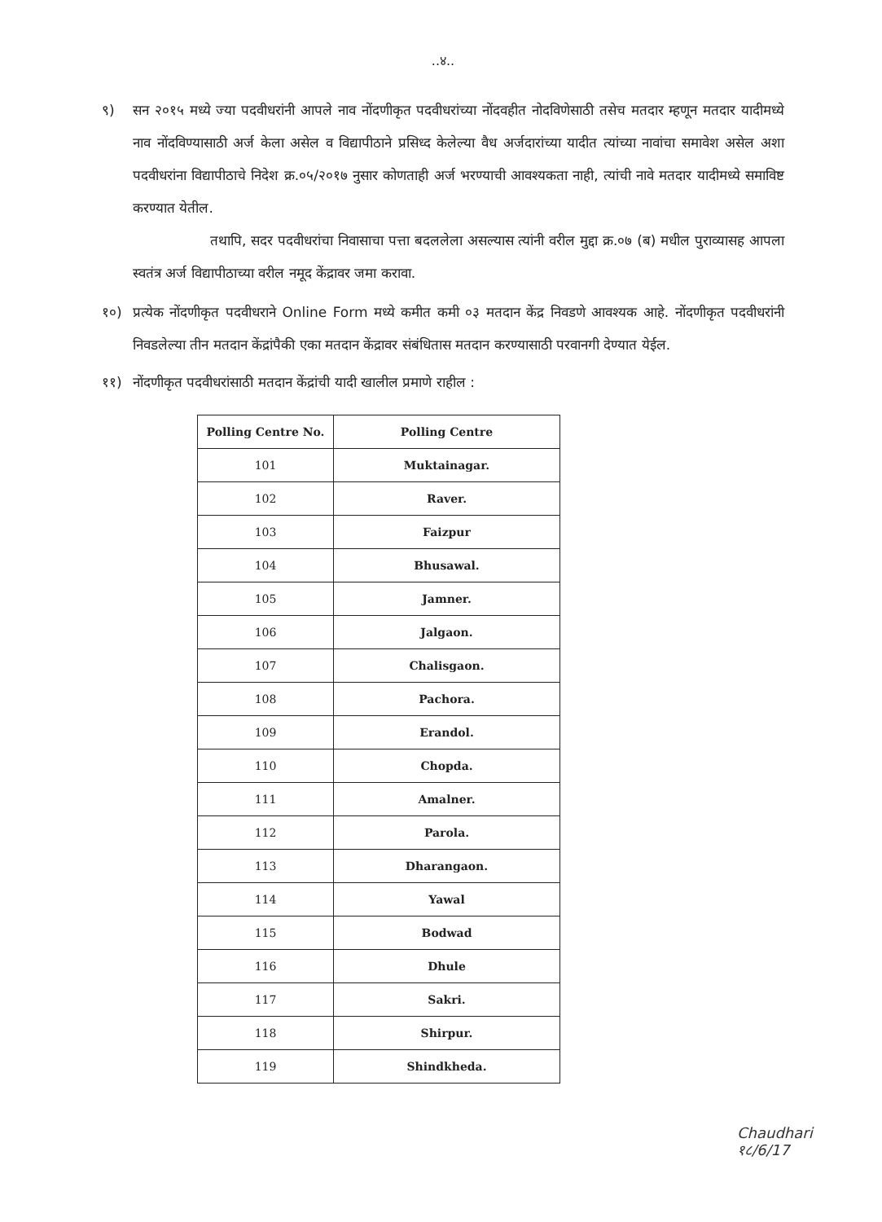..४..
९) सन २०१५ मध्ये ज्या पदवीधरांनी आपले नाव नोंदणीकृत पदवीधरांच्या नोंदवहीत नोदविणेसाठी तसेच मतदार म्हणून मतदार यादीमध्ये नाव नोंदविण्यासाठी अर्ज केला असेल व विद्यापीठाने प्रसिध्द केलेल्या वैध अर्जदारांच्या यादीत त्यांच्या नावांचा समावेश असेल अशा पदवीधरांना विद्यापीठाचे निदेश क्र.०५/२०१७ नुसार कोणताही अर्ज भरण्याची आवश्यकता नाही, त्यांची नावे मतदार यादीमध्ये समाविष्ट करण्यात येतील.
तथापि, सदर पदवीधरांचा निवासाचा पत्ता बदललेला असल्यास त्यांनी वरील मुद्दा क्र.०७ (ब) मधील पुराव्यासह आपला स्वतंत्र अर्ज विद्यापीठाच्या वरील नमूद केंद्रावर जमा करावा.
१०) प्रत्येक नोंदणीकृत पदवीधराने Online Form मध्ये कमीत कमी ०३ मतदान केंद्र निवडणे आवश्यक आहे. नोंदणीकृत पदवीधरांनी निवडलेल्या तीन मतदान केंद्रांपैकी एका मतदान केंद्रावर संबंधितास मतदान करण्यासाठी परवानगी देण्यात येईल.
११) नोंदणीकृत पदवीधरांसाठी मतदान केंद्रांची यादी खालील प्रमाणे राहील :
| Polling Centre No. | Polling Centre |
| --- | --- |
| 101 | Muktainagar. |
| 102 | Raver. |
| 103 | Faizpur |
| 104 | Bhusawal. |
| 105 | Jamner. |
| 106 | Jalgaon. |
| 107 | Chalisgaon. |
| 108 | Pachora. |
| 109 | Erandol. |
| 110 | Chopda. |
| 111 | Amalner. |
| 112 | Parola. |
| 113 | Dharangaon. |
| 114 | Yawal |
| 115 | Bodwad |
| 116 | Dhule |
| 117 | Sakri. |
| 118 | Shirpur. |
| 119 | Shindkheda. |
Chaudhari
१८/6/17